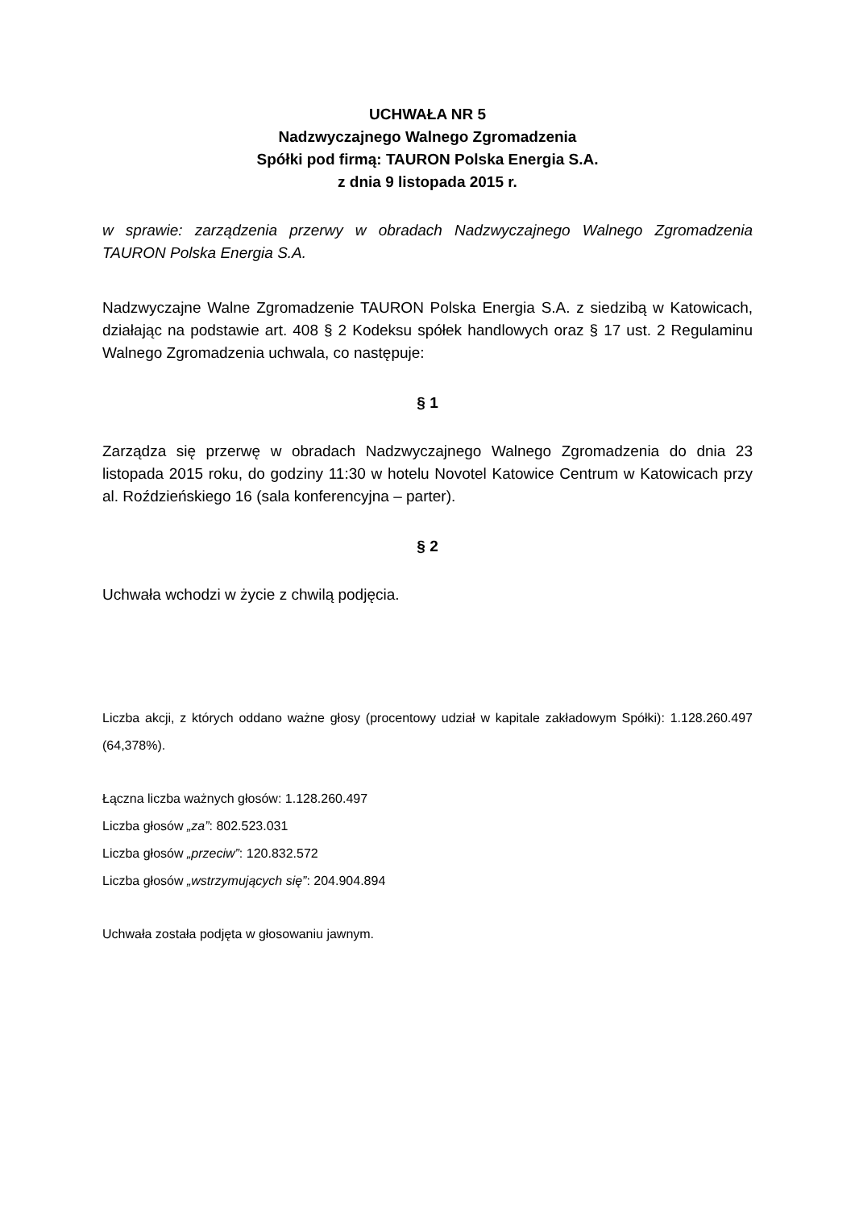UCHWAŁA NR 5
Nadzwyczajnego Walnego Zgromadzenia
Spółki pod firmą: TAURON Polska Energia S.A.
z dnia 9 listopada 2015 r.
w sprawie: zarządzenia przerwy w obradach Nadzwyczajnego Walnego Zgromadzenia TAURON Polska Energia S.A.
Nadzwyczajne Walne Zgromadzenie TAURON Polska Energia S.A. z siedzibą w Katowicach, działając na podstawie art. 408 § 2 Kodeksu spółek handlowych oraz § 17 ust. 2 Regulaminu Walnego Zgromadzenia uchwala, co następuje:
§ 1
Zarządza się przerwę w obradach Nadzwyczajnego Walnego Zgromadzenia do dnia 23 listopada 2015 roku, do godziny 11:30 w hotelu Novotel Katowice Centrum w Katowicach przy al. Roździeńskiego 16 (sala konferencyjna – parter).
§ 2
Uchwała wchodzi w życie z chwilą podjęcia.
Liczba akcji, z których oddano ważne głosy (procentowy udział w kapitale zakładowym Spółki): 1.128.260.497 (64,378%).
Łączna liczba ważnych głosów: 1.128.260.497
Liczba głosów „za”: 802.523.031
Liczba głosów „przeciw”: 120.832.572
Liczba głosów „wstrzymujących się”: 204.904.894
Uchwała została podjęta w głosowaniu jawnym.